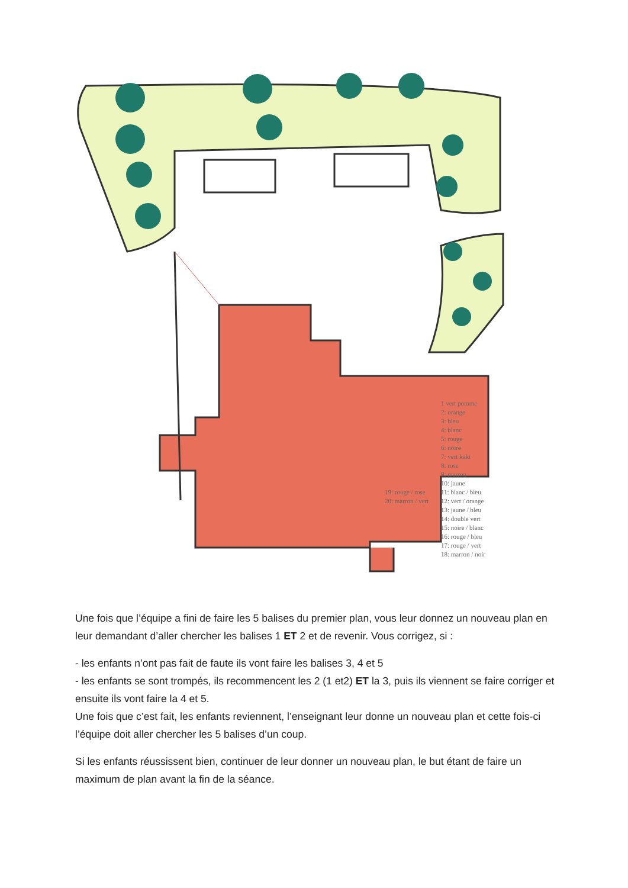1 vert pomme
2: orange
3: bleu
4: blanc
5: rouge
6: noire
7: vert kaki
8: rose
9: marron
10: jaune
11: blanc / bleu
12: vert / orange
13: jaune / bleu
14: double vert
15: noire / blanc
16: rouge / bleu
17: rouge / vert
18: marron / noir
19: rouge / rose
20: marron / vert
Une fois que l’équipe a fini de faire les 5 balises du premier plan, vous leur donnez un nouveau plan en leur demandant d’aller chercher les balises 1 ET 2 et de revenir. Vous corrigez, si :
- les enfants n’ont pas fait de faute ils vont faire les balises 3, 4 et 5
- les enfants se sont trompés, ils recommencent les 2 (1 et2) ET la 3, puis ils viennent se faire corriger et ensuite ils vont faire la 4 et 5.
Une fois que c’est fait, les enfants reviennent, l’enseignant leur donne un nouveau plan et cette fois-ci l’équipe doit aller chercher les 5 balises d’un coup.
Si les enfants réussissent bien, continuer de leur donner un nouveau plan, le but étant de faire un maximum de plan avant la fin de la séance.